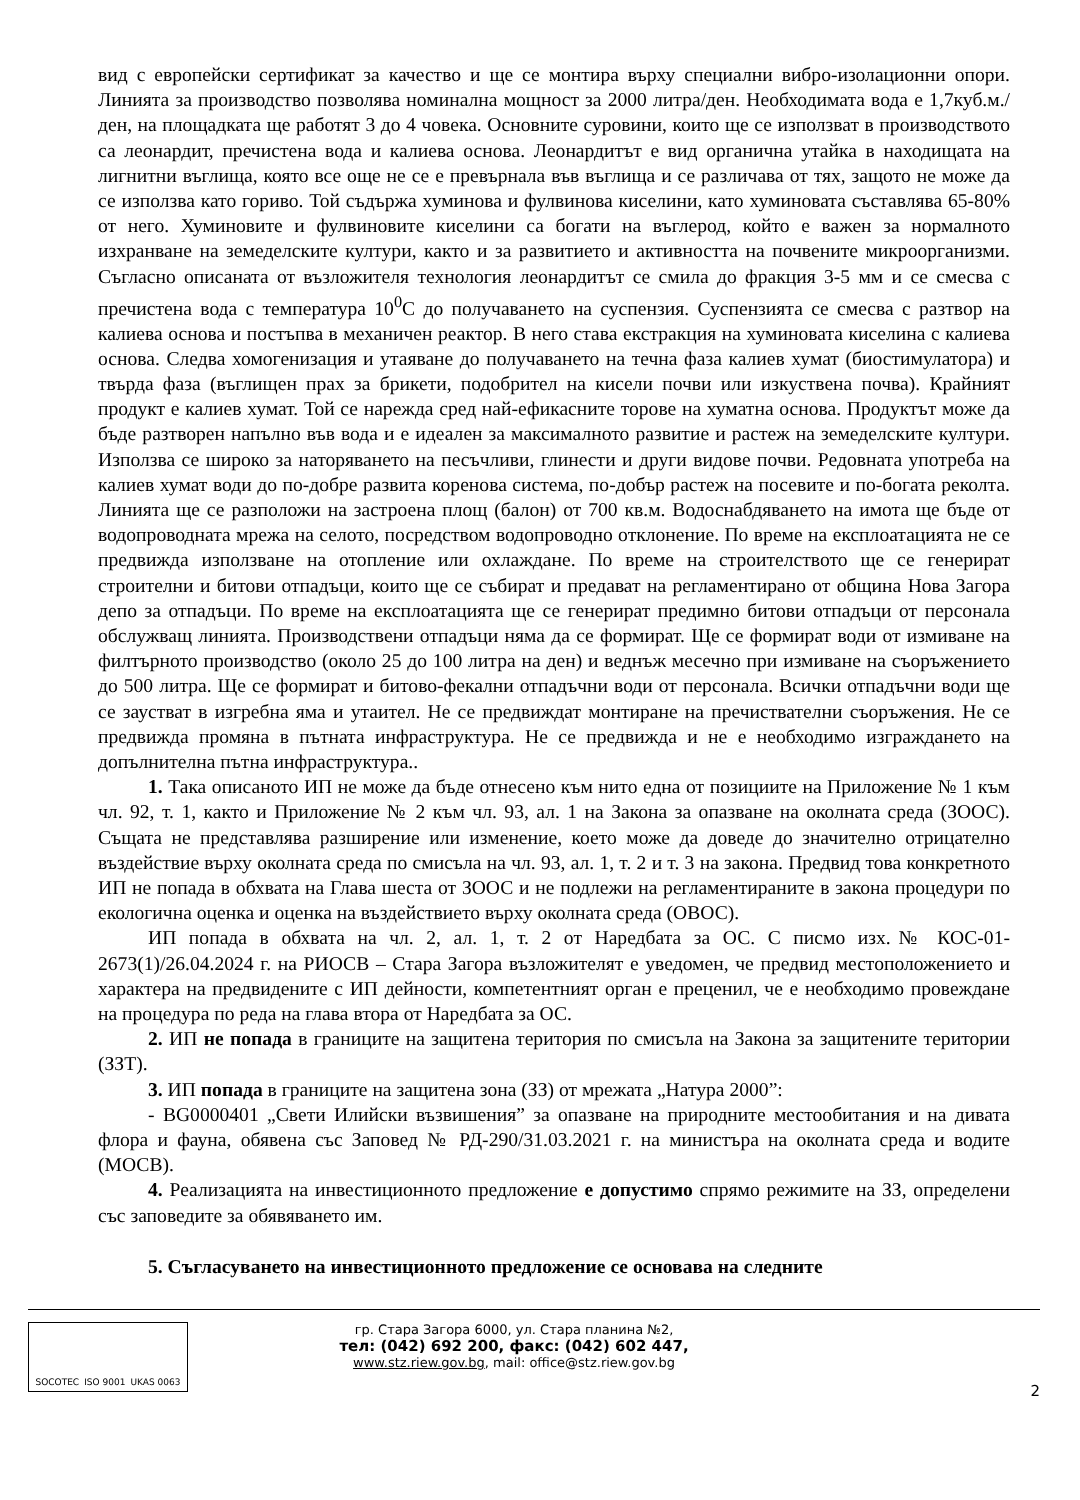вид с европейски сертификат за качество и ще се монтира върху специални вибро-изолационни опори. Линията за производство позволява номинална мощност за 2000 литра/ден. Необходимата вода е 1,7куб.м./ден, на площадката ще работят 3 до 4 човека. Основните суровини, които ще се използват в производството са леонардит, пречистена вода и калиева основа. Леонардитът е вид органична утайка в находищата на лигнитни въглища, която все още не се е превърнала във въглища и се различава от тях, защото не може да се използва като гориво. Той съдържа хуминова и фулвинова киселини, като хуминовата съставлява 65-80% от него. Хуминовите и фулвиновите киселини са богати на въглерод, който е важен за нормалното изхранване на земеделските култури, както и за развитието и активността на почвените микроорганизми. Съгласно описаната от възложителя технология леонардитът се смила до фракция 3-5 мм и се смесва с пречистена вода с температура 10<sup>0</sup>С до получаването на суспензия. Суспензията се смесва с разтвор на калиева основа и постъпва в механичен реактор. В него става екстракция на хуминовата киселина с калиева основа. Следва хомогенизация и утаяване до получаването на течна фаза калиев хумат (биостимулатора) и твърда фаза (въглищен прах за брикети, подобрител на кисели почви или изкуствена почва). Крайният продукт е калиев хумат. Той се нарежда сред най-ефикасните торове на хуматна основа. Продуктът може да бъде разтворен напълно във вода и е идеален за максималното развитие и растеж на земеделските култури. Използва се широко за наторяването на песъчливи, глинести и други видове почви. Редовната употреба на калиев хумат води до по-добре развита коренова система, по-добър растеж на посевите и по-богата реколта. Линията ще се разположи на застроена площ (балон) от 700 кв.м. Водоснабдяването на имота ще бъде от водопроводната мрежа на селото, посредством водопроводно отклонение. По време на експлоатацията не се предвижда използване на отопление или охлаждане. По време на строителството ще се генерират строителни и битови отпадъци, които ще се събират и предават на регламентирано от община Нова Загора депо за отпадъци. По време на експлоатацията ще се генерират предимно битови отпадъци от персонала обслужващ линията. Производствени отпадъци няма да се формират. Ще се формират води от измиване на филтърното производство (около 25 до 100 литра на ден) и веднъж месечно при измиване на съоръжението до 500 литра. Ще се формират и битово-фекални отпадъчни води от персонала. Всички отпадъчни води ще се заустват в изгребна яма и утаител. Не се предвиждат монтиране на пречиствателни съоръжения. Не се предвижда промяна в пътната инфраструктура. Не се предвижда и не е необходимо изграждането на допълнителна пътна инфраструктура..
1. Така описаното ИП не може да бъде отнесено към нито една от позициите на Приложение № 1 към чл. 92, т. 1, както и Приложение № 2 към чл. 93, ал. 1 на Закона за опазване на околната среда (ЗООС). Същата не представлява разширение или изменение, което може да доведе до значително отрицателно въздействие върху околната среда по смисъла на чл. 93, ал. 1, т. 2 и т. 3 на закона. Предвид това конкретното ИП не попада в обхвата на Глава шеста от ЗООС и не подлежи на регламентираните в закона процедури по екологична оценка и оценка на въздействието върху околната среда (ОВОС).
ИП попада в обхвата на чл. 2, ал. 1, т. 2 от Наредбата за ОС. С писмо изх.№ КОС-01-2673(1)/26.04.2024 г. на РИОСВ – Стара Загора възложителят е уведомен, че предвид местоположението и характера на предвидените с ИП дейности, компетентният орган е преценил, че е необходимо провеждане на процедура по реда на глава втора от Наредбата за ОС.
2. ИП не попада в границите на защитена територия по смисъла на Закона за защитените територии (ЗЗТ).
3. ИП попада в границите на защитена зона (ЗЗ) от мрежата „Натура 2000”:
- BG0000401 „Свети Илийски възвишения” за опазване на природните местообитания и на дивата флора и фауна, обявена със Заповед № РД-290/31.03.2021 г. на министъра на околната среда и водите (МОСВ).
4. Реализацията на инвестиционното предложение е допустимо спрямо режимите на ЗЗ, определени със заповедите за обявяването им.
5. Съгласуването на инвестиционното предложение се основава на следните
SOCOTEC ISO 9001 UKAS 0063
гр. Стара Загора 6000, ул. Стара планина №2,
тел: (042) 692 200, факс: (042) 602 447,
www.stz.riew.gov.bg, mail: office@stz.riew.gov.bg
2